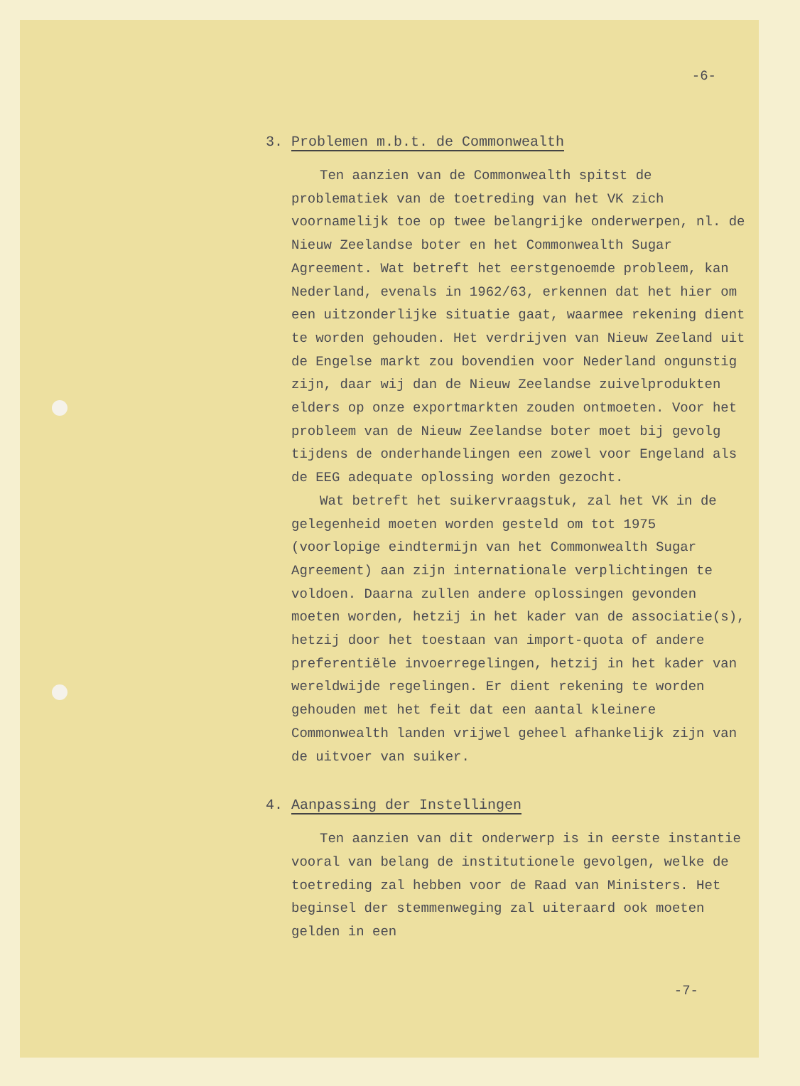-6-
3. Problemen m.b.t. de Commonwealth
Ten aanzien van de Commonwealth spitst de problematiek van de toetreding van het VK zich voornamelijk toe op twee belangrijke onderwerpen, nl. de Nieuw Zeelandse boter en het Commonwealth Sugar Agreement. Wat betreft het eerstgenoemde probleem, kan Nederland, evenals in 1962/63, erkennen dat het hier om een uitzonderlijke situatie gaat, waarmee rekening dient te worden gehouden. Het verdrijven van Nieuw Zeeland uit de Engelse markt zou bovendien voor Nederland ongunstig zijn, daar wij dan de Nieuw Zeelandse zuivelprodukten elders op onze exportmarkten zouden ontmoeten. Voor het probleem van de Nieuw Zeelandse boter moet bij gevolg tijdens de onderhandelingen een zowel voor Engeland als de EEG adequate oplossing worden gezocht.
Wat betreft het suikervraagstuk, zal het VK in de gelegenheid moeten worden gesteld om tot 1975 (voorlopige eindtermijn van het Commonwealth Sugar Agreement) aan zijn internationale verplichtingen te voldoen. Daarna zullen andere oplossingen gevonden moeten worden, hetzij in het kader van de associatie(s), hetzij door het toestaan van import-quota of andere preferentiële invoerregelingen, hetzij in het kader van wereldwijde regelingen. Er dient rekening te worden gehouden met het feit dat een aantal kleinere Commonwealth landen vrijwel geheel afhankelijk zijn van de uitvoer van suiker.
4. Aanpassing der Instellingen
Ten aanzien van dit onderwerp is in eerste instantie vooral van belang de institutionele gevolgen, welke de toetreding zal hebben voor de Raad van Ministers. Het beginsel der stemmenweging zal uiteraard ook moeten gelden in een
-7-